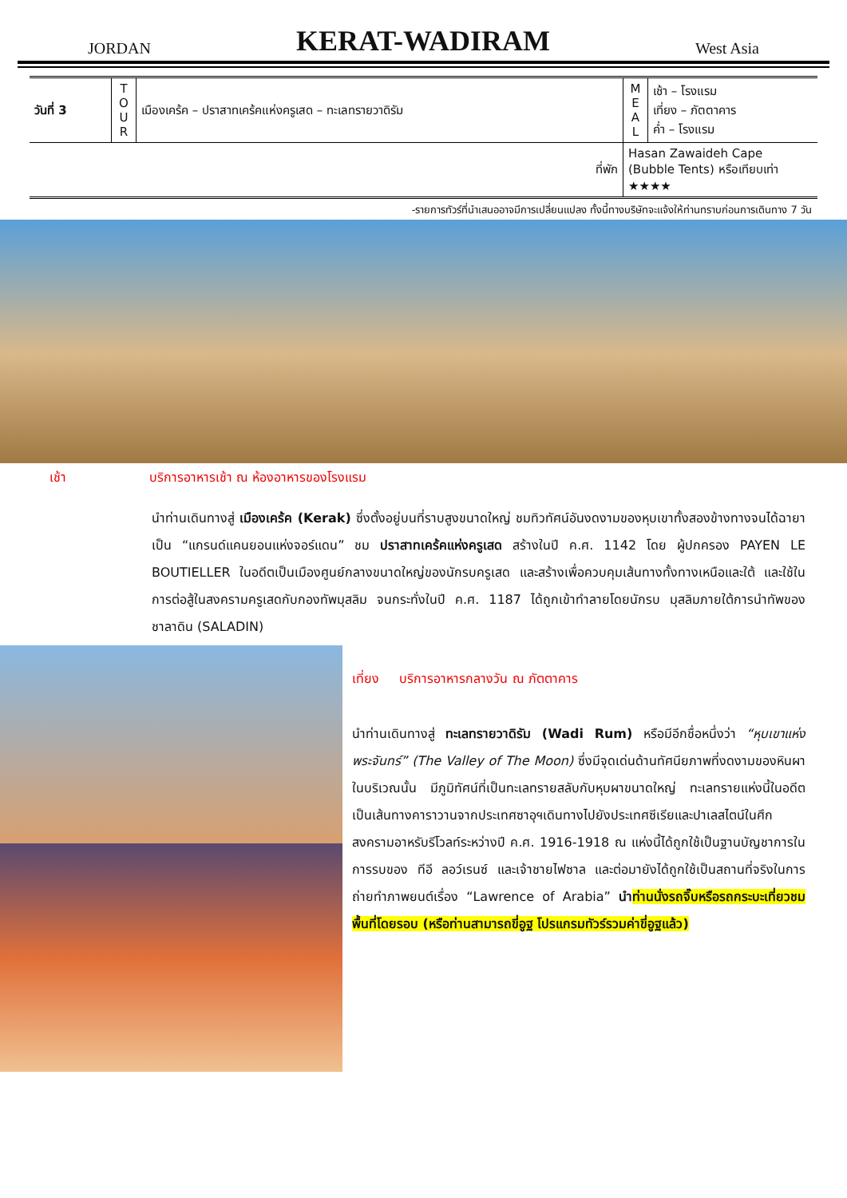JORDAN KERAT-WADIRAM West Asia
| วันที่ 3 | T O U R | เมืองเคร้ค – ปราสาทเคร้คแห่งครูเสด – ทะเลทรายวาดิรัม | M E A L | เช้า – โรงแรม เที่ยง – ภัตตาคาร ค่ำ – โรงแรม |
| ที่พัก | | | Hasan Zawaideh Cape (Bubble Tents) หรือเทียบเท่า ★★★★ | |
-รายการทัวร์ที่นำเสนออาจมีการเปลี่ยนแปลง ทั้งนี้ทางบริษัทจะแจ้งให้ท่านทราบก่อนการเดินทาง 7 วัน
เช้า บริการอาหารเช้า ณ ห้องอาหารของโรงแรม
นำท่านเดินทางสู่ เมืองเคร้ค (Kerak) ซึ่งตั้งอยู่บนที่ราบสูงขนาดใหญ่ ชมทิวทัศน์อันงดงามของหุบเขาทั้งสองข้างทางจนได้ฉายาเป็น “แกรนด์แคนยอนแห่งจอร์แดน” ชม ปราสาทเคร้คแห่งครูเสด สร้างในปี ค.ศ. 1142 โดย ผู้ปกครอง PAYEN LE BOUTIELLER ในอดีตเป็นเมืองศูนย์กลางขนาดใหญ่ของนักรบครูเสด และสร้างเพื่อควบคุมเส้นทางทั้งทางเหนือและใต้ และใช้ในการต่อสู้ในสงครามครูเสดกับกองทัพมุสลิม จนกระทั่งในปี ค.ศ. 1187 ได้ถูกเข้าทำลายโดยนักรบ มุสลิมภายใต้การนำทัพของ ชาลาดิน (SALADIN)
เที่ยง บริการอาหารกลางวัน ณ ภัตตาคาร
นำท่านเดินทางสู่ ทะเลทรายวาดิรัม (Wadi Rum) หรือมีอีกชื่อหนึ่งว่า “หุบเขาแห่งพระจันทร์” (The Valley of The Moon) ซึ่งมีจุดเด่นด้านทัศนียภาพที่งดงามของหินผาในบริเวณนั้น มีภูมิทัศน์ที่เป็นทะเลทรายสลับกับหุบผาขนาดใหญ่ ทะเลทรายแห่งนี้ในอดีตเป็นเส้นทางคาราวานจากประเทศซาอุฯเดินทางไปยังประเทศซีเรียและปาเลสไตน์ในศึกสงครามอาหรับรีโวลท์ระหว่างปี ค.ศ. 1916-1918 ณ แห่งนี้ได้ถูกใช้เป็นฐานบัญชาการในการรบของ ทีอี ลอว์เรนซ์ และเจ้าชายไฟซาล และต่อมายังได้ถูกใช้เป็นสถานที่จริงในการถ่ายทำภาพยนต์เรื่อง “Lawrence of Arabia” นำ ท่านนั่งรถจิ๊บหรือรถกระบะเที่ยวชมพื้นที่โดยรอบ (หรือท่านสามารถขี่อูฐ โปรแกรมทัวร์รวมค่าขี่อูฐแล้ว)